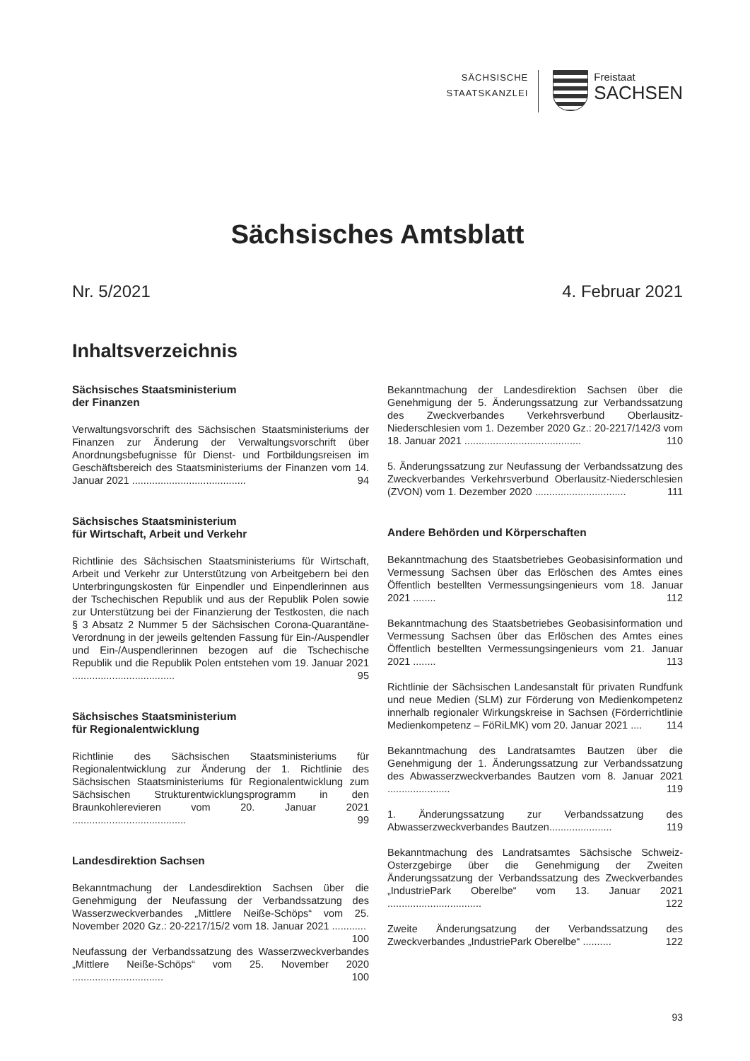SÄCHSISCHE
STAATSKANZLEI
Freistaat
SACHSEN
Sächsisches Amtsblatt
Nr. 5/2021 4. Februar 2021
Inhaltsverzeichnis
Sächsisches Staatsministerium
der Finanzen
Verwaltungsvorschrift des Sächsischen Staatsministeriums der Finanzen zur Änderung der Verwaltungsvorschrift über Anordnungsbefugnisse für Dienst- und Fortbildungsreisen im Geschäftsbereich des Staatsministeriums der Finanzen vom 14. Januar 2021 ........................................ 94
Sächsisches Staatsministerium
für Wirtschaft, Arbeit und Verkehr
Richtlinie des Sächsischen Staatsministeriums für Wirtschaft, Arbeit und Verkehr zur Unterstützung von Arbeitgebern bei den Unterbringungskosten für Einpendler und Einpendlerinnen aus der Tschechischen Republik und aus der Republik Polen sowie zur Unterstützung bei der Finanzierung der Testkosten, die nach § 3 Absatz 2 Nummer 5 der Sächsischen Corona-Quarantäne-Verordnung in der jeweils geltenden Fassung für Ein-/Auspendler und Ein-/Auspendlerinnen bezogen auf die Tschechische Republik und die Republik Polen entstehen vom 19. Januar 2021 .................................... 95
Sächsisches Staatsministerium
für Regionalentwicklung
Richtlinie des Sächsischen Staatsministeriums für Regionalentwicklung zur Änderung der 1. Richtlinie des Sächsischen Staatsministeriums für Regionalentwicklung zum Sächsischen Strukturentwicklungsprogramm in den Braunkohlerevieren vom 20. Januar 2021 ........................................ 99
Landesdirektion Sachsen
Bekanntmachung der Landesdirektion Sachsen über die Genehmigung der Neufassung der Verbandssatzung des Wasserzweckverbandes „Mittlere Neiße-Schöps“ vom 25. November 2020 Gz.: 20-2217/15/2 vom 18. Januar 2021 ............ 100
Neufassung der Verbandssatzung des Wasserzweckverbandes „Mittlere Neiße-Schöps“ vom 25. November 2020 ................................ 100
Bekanntmachung der Landesdirektion Sachsen über die Genehmigung der 5. Änderungssatzung zur Verbandssatzung des Zweckverbandes Verkehrsverbund Oberlausitz-Niederschlesien vom 1. Dezember 2020 Gz.: 20-2217/142/3 vom 18. Januar 2021 ......................................... 110
5. Änderungssatzung zur Neufassung der Verbandssatzung des Zweckverbandes Verkehrsverbund Oberlausitz-Niederschlesien (ZVON) vom 1. Dezember 2020 ................................ 111
Andere Behörden und Körperschaften
Bekanntmachung des Staatsbetriebes Geobasisinformation und Vermessung Sachsen über das Erlöschen des Amtes eines Öffentlich bestellten Vermessungsingenieurs vom 18. Januar 2021 ........ 112
Bekanntmachung des Staatsbetriebes Geobasisinformation und Vermessung Sachsen über das Erlöschen des Amtes eines Öffentlich bestellten Vermessungsingenieurs vom 21. Januar 2021 ........ 113
Richtlinie der Sächsischen Landesanstalt für privaten Rundfunk und neue Medien (SLM) zur Förderung von Medienkompetenz innerhalb regionaler Wirkungskreise in Sachsen (Förderrichtlinie Medienkompetenz – FöRiLMK) vom 20. Januar 2021 .... 114
Bekanntmachung des Landratsamtes Bautzen über die Genehmigung der 1. Änderungssatzung zur Verbandssatzung des Abwasserzweckverbandes Bautzen vom 8. Januar 2021 ...................... 119
1. Änderungssatzung zur Verbandssatzung des Abwasserzweckverbandes Bautzen...................... 119
Bekanntmachung des Landratsamtes Sächsische Schweiz-Osterzgebirge über die Genehmigung der Zweiten Änderungssatzung der Verbandssatzung des Zweckverbandes „IndustriePark Oberelbe“ vom 13. Januar 2021 ................................. 122
Zweite Änderungsatzung der Verbandssatzung des Zweckverbandes „IndustriePark Oberelbe“ .......... 122
93